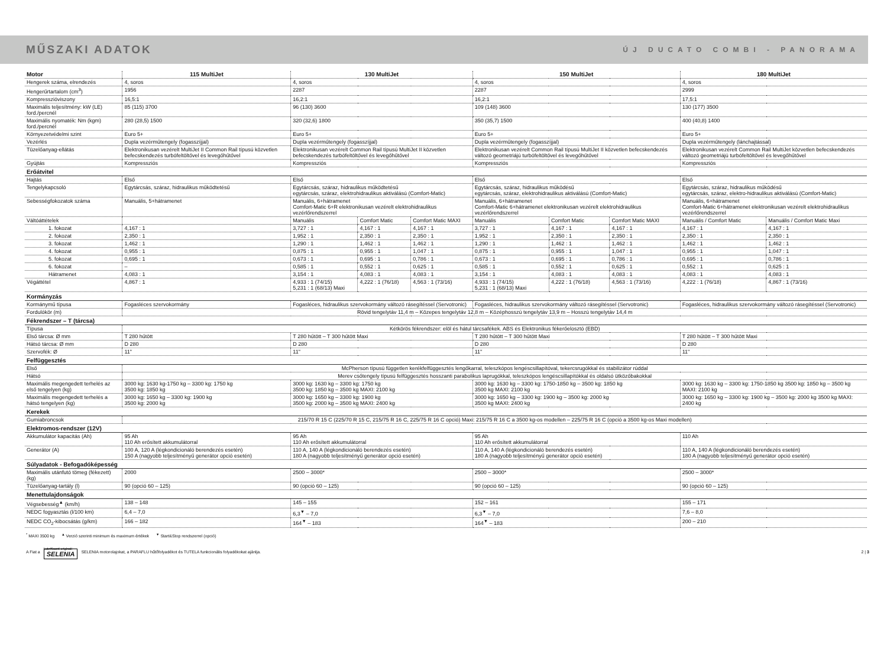MŰSZAKI ADATOK
ÚJ DUCATO COMBI - PANORAMA
| Motor | 115 MultiJet | 130 MultiJet | | | 150 MultiJet | | | 180 MultiJet | |
| --- | --- | --- | --- | --- | --- | --- | --- | --- | --- |
| Hengerek száma, elrendezés | 4, soros | 4, soros | | | 4, soros | | | 4, soros | |
| Hengerűrtartalom (cm<sup>3</sup>) | 1956 | 2287 | | | 2287 | | | 2999 | |
| Kompresszióviszony | 16,5:1 | 16,2:1 | | | 16,2:1 | | | 17,5:1 | |
| Maximális teljesítmény: kW (LE) ford./percnél | 85 (115) 3700 | 96 (130) 3600 | | | 109 (148) 3600 | | | 130 (177) 3500 | |
| Maximális nyomaték: Nm (kgm) ford./percnél | 280 (28,5) 1500 | 320 (32,6) 1800 | | | 350 (35,7) 1500 | | | 400 (40,8) 1400 | |
| Környezetvédelmi szint | Euro 5+ | Euro 5+ | | | Euro 5+ | | | Euro 5+ | |
| Vezérlés | Dupla vezérműtengely (fogasszíjjal) | Dupla vezérműtengely (fogasszíjjal) | | | Dupla vezérműtengely (fogasszíjjal) | | | Dupla vezérműtengely (lánchajtással) | |
| Tüzelőanyag-ellátás | Elektronikusan vezérelt MultiJet II Common Rail típusú közvetlen befecskendezés turbófeltöltővel és levegőhűtővel | Elektronikusan vezérelt Common Rail típusú MultiJet II közvetlen befecskendezés turbófeltöltővel és levegőhűtővel | | | Elektronikusan vezérelt Common Rail típusú MultiJet II közvetlen befecskendezés változó geometriájú turbófeltöltővel és levegőhűtővel | | | Elektronikusan vezérelt Common Rail MultiJet közvetlen befecskendezés változó geometriájú turbófeltöltővel és levegőhűtővel | |
| Gyújtás | Kompressziós | Kompressziós | | | Kompressziós | | | Kompressziós | |
| Erőátvitel | | | | | | | | | |
| Hajtás | Első | Első | | | Első | | | Első | |
| Tengelykapcsoló | Egytárcsás, száraz, hidraulikus működtetésű | Egytárcsás, száraz, hidraulikus működtetésű egytárcsás, száraz, elektrohidraulikus aktiválású (Comfort-Matic) | | | Egytárcsás, száraz, hidraulikus működésű egytárcsás, száraz, elektrohidraulikus aktiválású (Comfort-Matic) | | | Egytárcsás, száraz, hidraulikus működésű egytárcsás, száraz, elektro-hidraulikus aktiválású (Comfort-Matic) | |
| Sebességfokozatok száma | Manuális, 5+hátramenet | Manuális, 6+hátramenet Comfort-Matic 6+R elektronikusan vezérelt elektrohidraulikus vezérlőrendszerrel | | | Manuális, 6+hátramenet Comfort-Matic 6+hátramenet elektronikusan vezérelt elektrohidraulikus vezérlőrendszerrel | | | Manuális, 6+hátramenet Comfort-Matic 6+hátramenet elektronikusan vezérelt elektrohidraulikus vezérlőrendszerrel | |
| Váltóáttételek | | Manuális | Comfort Matic | Comfort Matic MAXI | Manuális | Comfort Matic | Comfort Matic MAXI | Manuális / Comfort Matic | Manuális / Comfort Matic Maxi |
| 1. fokozat | 4,167 : 1 | 3,727 : 1 | 4,167 : 1 | 4,167 : 1 | 3,727 : 1 | 4,167 : 1 | 4,167 : 1 | 4,167 : 1 | 4,167 : 1 |
| 2. fokozat | 2,350 : 1 | 1,952 : 1 | 2,350 : 1 | 2,350 : 1 | 1,952 : 1 | 2,350 : 1 | 2,350 : 1 | 2,350 : 1 | 2,350 : 1 |
| 3. fokozat | 1,462 : 1 | 1,290 : 1 | 1,462 : 1 | 1,462 : 1 | 1,290 : 1 | 1,462 : 1 | 1,462 : 1 | 1,462 : 1 | 1,462 : 1 |
| 4. fokozat | 0,955 : 1 | 0,875 : 1 | 0,955 : 1 | 1,047 : 1 | 0,875 : 1 | 0,955 : 1 | 1,047 : 1 | 0,955 : 1 | 1,047 : 1 |
| 5. fokozat | 0,695 : 1 | 0,673 : 1 | 0,695 : 1 | 0,786 : 1 | 0,673 : 1 | 0,695 : 1 | 0,786 : 1 | 0,695 : 1 | 0,786 : 1 |
| 6. fokozat | – | 0,585 : 1 | 0,552 : 1 | 0,625 : 1 | 0,585 : 1 | 0,552 : 1 | 0,625 : 1 | 0,552 : 1 | 0,625 : 1 |
| Hátramenet | 4,083 : 1 | 3,154 : 1 | 4,083 : 1 | 4,083 : 1 | 3,154 : 1 | 4,083 : 1 | 4,083 : 1 | 4,083 : 1 | 4,083 : 1 |
| Végáttétel | 4,867 : 1 | 4,933 : 1 (74/15) 5,231 : 1 (68/13) Maxi | 4,222 : 1 (76/18) | 4,563 : 1 (73/16) | 4,933 : 1 (74/15) 5,231 : 1 (68/13) Maxi | 4,222 : 1 (76/18) | 4,563 : 1 (73/16) | 4,222 : 1 (76/18) | 4,867 : 1 (73/16) |
| Kormányzás | | | | | | | | | |
| Kormánymű típusa | Fogasléces szervokormány | Fogasléces, hidraulikus szervokormány változó rásegítéssel (Servotronic) | | | Fogasléces, hidraulikus szervokormány változó rásegítéssel (Servotronic) | | | Fogasléces, hidraulikus szervokormány változó rásegítéssel (Servotronic) | |
| Fordulókör (m) | Rövid tengelytáv 11,4 m – Közepes tengelytáv 12,8 m – Középhosszú tengelytáv 13,9 m – Hosszú tengelytáv 14,4 m | | | | | | | | |
| Fékrendszer – T (tárcsa) | | | | | | | | | |
| Típusa | Kétkörös fékrendszer: elöl és hátul tárcsafékek. ABS és Elektronikus fékerőelosztó (EBD) | | | | | | | | |
| Első tárcsa: Ø mm | T 280 hűtött | T 280 hűtött – T 300 hűtött Maxi | | | T 280 hűtött – T 300 hűtött Maxi | | | T 280 hűtött – T 300 hűtött Maxi | |
| Hátsó tárcsa: Ø mm | D 280 | D 280 | | | D 280 | | | D 280 | |
| Szervofék: Ø | 11" | 11" | | | 11" | | | 11" | |
| Felfüggesztés | | | | | | | | | |
| Első | McPherson típusú független kerékfelfüggesztés lengőkarral, teleszkópos lengéscsillapítóval, tekercsrugókkal és stabilizátor rúddal | | | | | | | | |
| Hátsó | Merev csőtengely típusú felfüggesztés hosszanti parabolikus laprugókkal, teleszkópos lengéscsillapítókkal és oldalsó ütközőbakokkal | | | | | | | | |
| Maximális megengedett terhelés az első tengelyen (kg) | 3000 kg: 1630 kg-1750 kg – 3300 kg: 1750 kg 3500 kg: 1850 kg | 3000 kg: 1630 kg – 3300 kg: 1750 kg 3500 kg: 1850 kg – 3500 kg MAXI: 2100 kg | | | 3000 kg: 1630 kg – 3300 kg: 1750-1850 kg – 3500 kg: 1850 kg 3500 kg MAXI: 2100 kg | | | 3000 kg: 1630 kg – 3300 kg: 1750-1850 kg 3500 kg: 1850 kg – 3500 kg MAXI: 2100 kg | |
| Maximális megengedett terhelés a hátsó tengelyen (kg) | 3000 kg: 1650 kg – 3300 kg: 1900 kg 3500 kg: 2000 kg | 3000 kg: 1650 kg – 3300 kg: 1900 kg 3500 kg: 2000 kg – 3500 kg MAXI: 2400 kg | | | 3000 kg: 1650 kg – 3300 kg: 1900 kg – 3500 kg: 2000 kg 3500 kg MAXI: 2400 kg | | | 3000 kg: 1650 kg – 3300 kg: 1900 kg – 3500 kg: 2000 kg 3500 kg MAXI: 2400 kg | |
| Kerekek | | | | | | | | | |
| Gumiabroncsok | 215/70 R 15 C (225/70 R 15 C, 215/75 R 16 C, 225/75 R 16 C opció) Maxi: 215/75 R 16 C a 3500 kg-os modellen – 225/75 R 16 C (opció a 3500 kg-os Maxi modellen) | | | | | | | | |
| Elektromos-rendszer (12V) | | | | | | | | | |
| Akkumulátor kapacitás (Ah) | 95 Ah 110 Ah erősített akkumulátorral | 95 Ah 110 Ah erősített akkumulátorral | | | 95 Ah 110 Ah erősített akkumulátorral | | | 110 Ah | |
| Generátor (A) | 100 A, 120 A (légkondicionáló berendezés esetén) 150 A (nagyobb teljesítményű generátor opció esetén) | 110 A, 140 A (légkondicionáló berendezés esetén) 180 A (nagyobb teljesítményű generátor opció esetén) | | | 110 A, 140 A (légkondicionáló berendezés esetén) 180 A (nagyobb teljesítményű generátor opció esetén) | | | 110 A, 140 A (légkondicionáló berendezés esetén) 180 A (nagyobb teljesítményű generátor opció esetén) | |
| Súlyadatok - Befogadóképesség | | | | | | | | | |
| Maximális utánfutó tömeg (fékezett) (kg) | 2000 | 2500 – 3000* | | | 2500 – 3000* | | | 2500 – 3000* | |
| Tüzelőanyag-tartály (l) | 90 (opció 60 – 125) | 90 (opció 60 – 125) | | | 90 (opció 60 – 125) | | | 90 (opció 60 – 125) | |
| Menettulajdonságok | | | | | | | | | |
| Végsebesség<sup>▲</sup> (km/h) | 138 – 148 | 145 – 155 | | | 152 – 161 | | | 155 – 171 | |
| NEDC fogyasztás (l/100 km) | 6,4 – 7,0 | 6,3<sup>▼</sup> – 7,0 | | | 6,3<sup>▼</sup> – 7,0 | | | 7,6 – 8,0 | |
| NEDC CO<sub>2</sub>-kibocsátás (g/km) | 166 – 182 | 164<sup>▼</sup> – 183 | | | 164<sup>▼</sup> – 183 | | | 200 – 210 | |
<sup>*</sup> MAXI 3500 kg <sup>▲</sup> Verzió szerinti minimum és maximum értékek <sup>▼</sup> Start&Stop rendszerrel (opció)
A Fiat a Lubrificanti originali
SELENIA SELENIA motorolajokat, a PARAFLU hűtőfolyadékot és TUTELA funkcionális folyadékokat ajánlja. 2 | 3